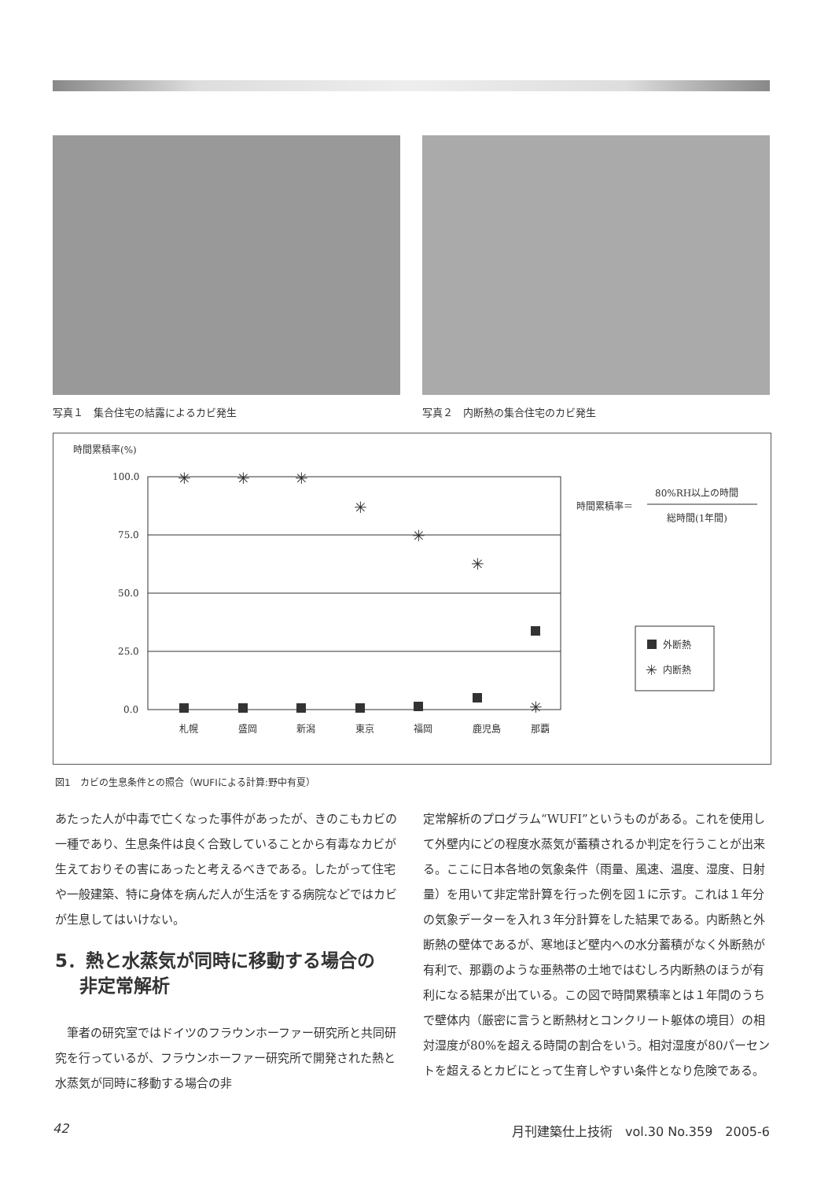写真１　集合住宅の結露によるカビ発生 写真２　内断熱の集合住宅のカビ発生
時間累積率(%)
100.0
75.0
50.0
25.0
0.0
✳
✳
✳
✳
✳
✳
✳
札幌
盛岡
新潟
東京
福岡
鹿児島
那覇
時間累積率＝
80%RH以上の時間
総時間(1年間)
外断熱
✳
内断熱
図1　カビの生息条件との照合（WUFIによる計算:野中有夏）
あたった人が中毒で亡くなった事件があったが、きのこもカビの一種であり、生息条件は良く合致していることから有毒なカビが生えておりその害にあったと考えるべきである。したがって住宅や一般建築、特に身体を病んだ人が生活をする病院などではカビが生息してはいけない。
5．熱と水蒸気が同時に移動する場合の
　 非定常解析
　筆者の研究室ではドイツのフラウンホーファー研究所と共同研究を行っているが、フラウンホーファー研究所で開発された熱と水蒸気が同時に移動する場合の非
定常解析のプログラム“WUFI”というものがある。これを使用して外壁内にどの程度水蒸気が蓄積されるか判定を行うことが出来る。ここに日本各地の気象条件（雨量、風速、温度、湿度、日射量）を用いて非定常計算を行った例を図１に示す。これは１年分の気象データーを入れ３年分計算をした結果である。内断熱と外断熱の壁体であるが、寒地ほど壁内への水分蓄積がなく外断熱が有利で、那覇のような亜熱帯の土地ではむしろ内断熱のほうが有利になる結果が出ている。この図で時間累積率とは１年間のうちで壁体内（厳密に言うと断熱材とコンクリート躯体の境目）の相対湿度が80%を超える時間の割合をいう。相対湿度が80パーセントを超えるとカビにとって生育しやすい条件となり危険である。
42 月刊建築仕上技術　vol.30 No.359　2005-6